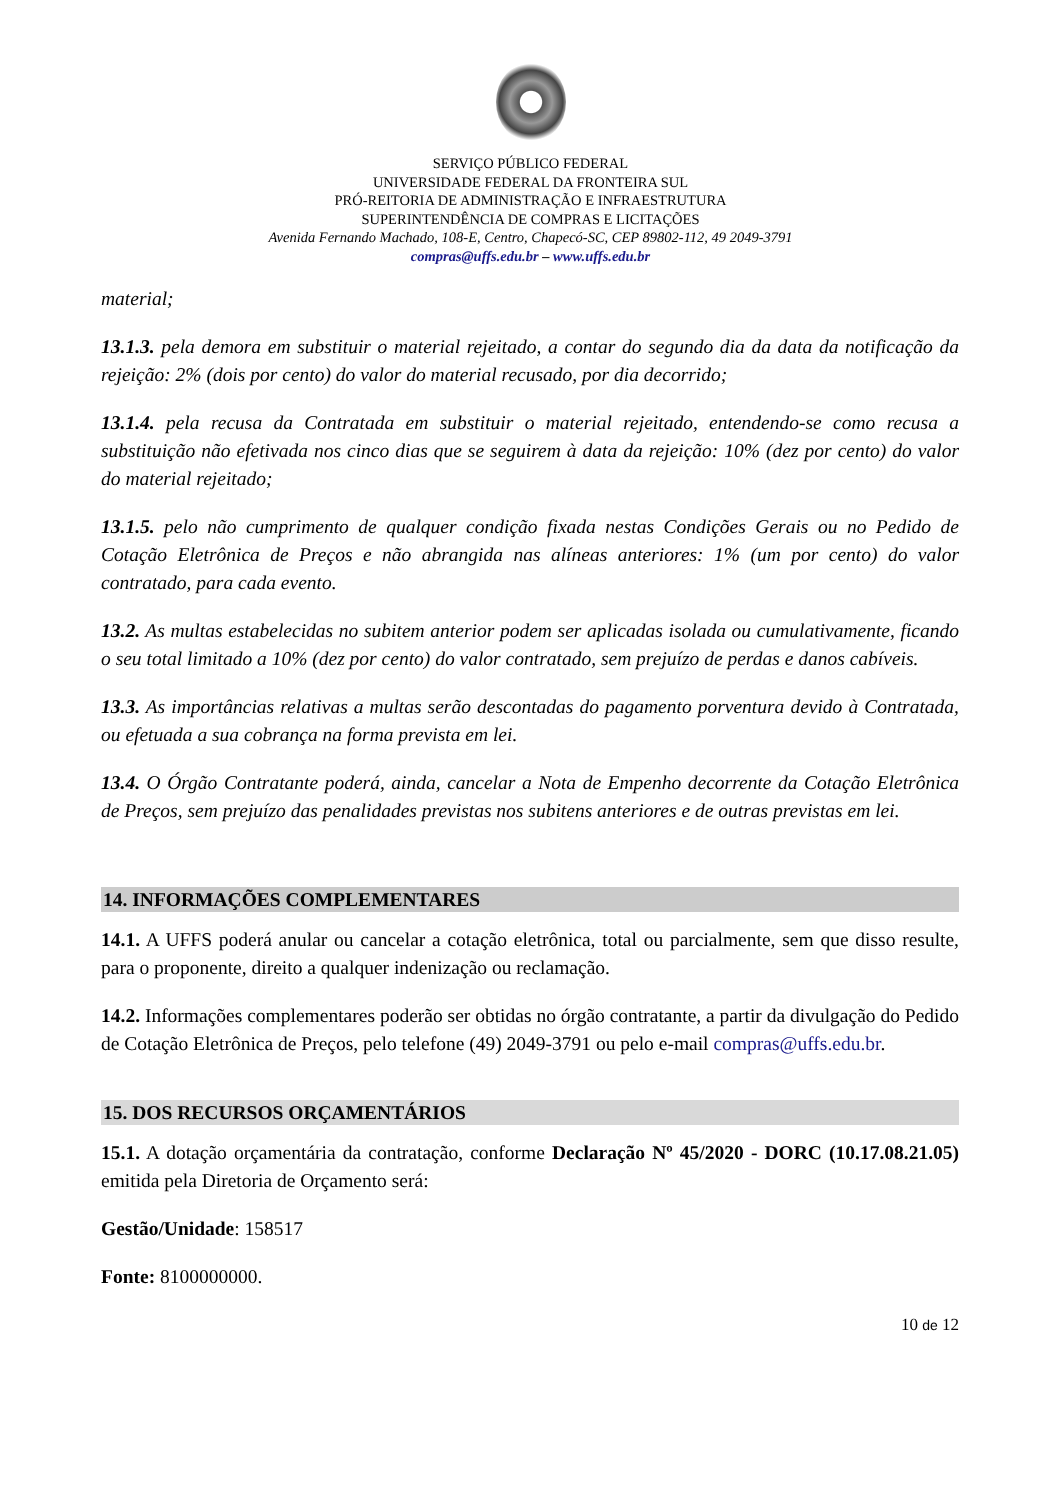SERVIÇO PÚBLICO FEDERAL
UNIVERSIDADE FEDERAL DA FRONTEIRA SUL
PRÓ-REITORIA DE ADMINISTRAÇÃO E INFRAESTRUTURA
SUPERINTENDÊNCIA DE COMPRAS E LICITAÇÕES
Avenida Fernando Machado, 108-E, Centro, Chapecó-SC, CEP 89802-112, 49 2049-3791
compras@uffs.edu.br – www.uffs.edu.br
material;
13.1.3. pela demora em substituir o material rejeitado, a contar do segundo dia da data da notificação da rejeição: 2% (dois por cento) do valor do material recusado, por dia decorrido;
13.1.4. pela recusa da Contratada em substituir o material rejeitado, entendendo-se como recusa a substituição não efetivada nos cinco dias que se seguirem à data da rejeição: 10% (dez por cento) do valor do material rejeitado;
13.1.5. pelo não cumprimento de qualquer condição fixada nestas Condições Gerais ou no Pedido de Cotação Eletrônica de Preços e não abrangida nas alíneas anteriores: 1% (um por cento) do valor contratado, para cada evento.
13.2. As multas estabelecidas no subitem anterior podem ser aplicadas isolada ou cumulativamente, ficando o seu total limitado a 10% (dez por cento) do valor contratado, sem prejuízo de perdas e danos cabíveis.
13.3. As importâncias relativas a multas serão descontadas do pagamento porventura devido à Contratada, ou efetuada a sua cobrança na forma prevista em lei.
13.4. O Órgão Contratante poderá, ainda, cancelar a Nota de Empenho decorrente da Cotação Eletrônica de Preços, sem prejuízo das penalidades previstas nos subitens anteriores e de outras previstas em lei.
14. INFORMAÇÕES COMPLEMENTARES
14.1. A UFFS poderá anular ou cancelar a cotação eletrônica, total ou parcialmente, sem que disso resulte, para o proponente, direito a qualquer indenização ou reclamação.
14.2. Informações complementares poderão ser obtidas no órgão contratante, a partir da divulgação do Pedido de Cotação Eletrônica de Preços, pelo telefone (49) 2049-3791 ou pelo e-mail compras@uffs.edu.br.
15. DOS RECURSOS ORÇAMENTÁRIOS
15.1. A dotação orçamentária da contratação, conforme Declaração Nº 45/2020 - DORC (10.17.08.21.05) emitida pela Diretoria de Orçamento será:
Gestão/Unidade: 158517
Fonte: 8100000000.
10 de 12